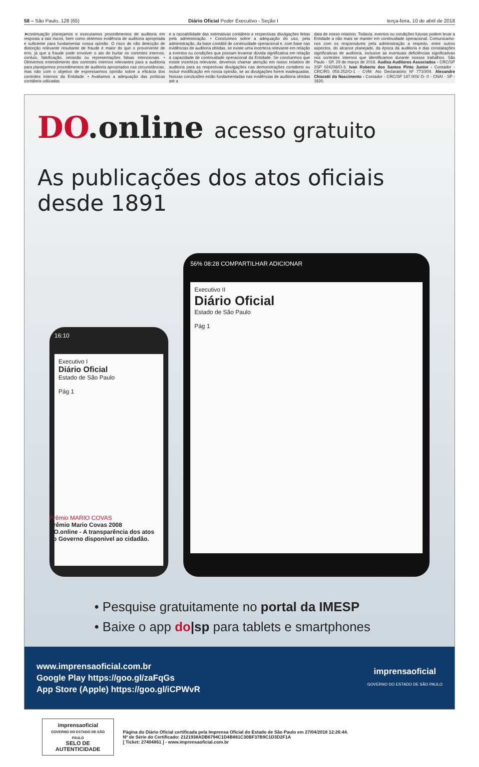58 – São Paulo, 128 (65) Diário Oficial Poder Executivo - Seção I terça-feira, 10 de abril de 2018
➤continuação planejamos e executamos procedimentos de auditoria em resposta a tais riscos, bem como obtemos evidência de auditoria apropriada e suficiente para fundamentar nossa opinião. O risco de não detecção de distorção relevante resultante de fraude é maior do que o proveniente de erro, já que a fraude pode envolver o ato de burlar os controles internos, conluio, falsificação, omissão ou representações falsas intencionais. • Obtivemos entendimento dos controles internos relevantes para a auditoria para planejarmos procedimentos de auditoria apropriados nas circunstâncias, mas não com o objetivo de expressarmos opinião sobre a eficácia dos controles internos da Entidade. • Avaliamos a adequação das políticas contábeis utilizadas
e a razoabilidade das estimativas contábeis e respectivas divulgações feitas pela administração. • Concluímos sobre a adequação do uso, pela administração, da base contábil de continuidade operacional e, com base nas evidências de auditoria obtidas, se existe uma incerteza relevante em relação a eventos ou condições que possam levantar dúvida significativa em relação à capacidade de continuidade operacional da Entidade. Se concluirmos que existe incerteza relevante, devemos chamar atenção em nosso relatório de auditoria para as respectivas divulgações nas demonstrações contábeis ou incluir modificação em nossa opinião, se as divulgações forem inadequadas. Nossas conclusões estão fundamentadas nas evidências de auditoria obtidas até a
data de nosso relatório. Todavia, eventos ou condições futuras podem levar a Entidade a não mais se manter em continuidade operacional. Comunicamo-nos com os responsáveis pela administração a respeito, entre outros aspectos, do alcance planejado, da época da auditoria e das constatações significativas de auditoria, inclusive as eventuais deficiências significativas nos controles internos que identificamos durante nossos trabalhos. São Paulo - SP, 29 de março de 2018. Audisa Auditores Associados - CRC/SP 2SP 024298/O-3. Ivan Roberto dos Santos Pinto Junior - Contador - CRC/RS 058.252/O-1 - CVM: Ato Declaratório Nº 7710/04. Alexandre Chiaratti do Nascimento - Contador - CRC/SP 187.003/ O- 0 - CNAI - SP - 1620.
DO.online acesso gratuito
As publicações dos atos oficiais desde 1891
16:10
Executivo I
Diário Oficial
Estado de São Paulo
Pág 1
56% 08:28 COMPARTILHAR ADICIONAR
Executivo II
Diário Oficial
Estado de São Paulo
Pág 1
Prêmio MARIO COVAS
Prêmio Mario Covas 2008
DO.online - A transparência dos atos
do Governo disponível ao cidadão.
• Pesquise gratuitamente no portal da IMESP
• Baixe o app do|sp para tablets e smartphones
www.imprensaoficial.com.br
Google Play https://goo.gl/zaFqGs
App Store (Apple) https://goo.gl/iCPWvR
imprensaoficial
GOVERNO DO ESTADO DE SÃO PAULO
imprensaoficial
GOVERNO DO ESTADO DE SÃO PAULO
SELO DE AUTENTICIDADE
Página do Diário Oficial certificada pela Imprensa Oficial do Estado de São Paulo em 27/04/2018 12:26:44.
Nº de Série do Certificado: 2121938ADB6794C1D4B881C30BF37B9C1D3D2F1A
[ Ticket: 27404861 ] - www.imprensaoficial.com.br